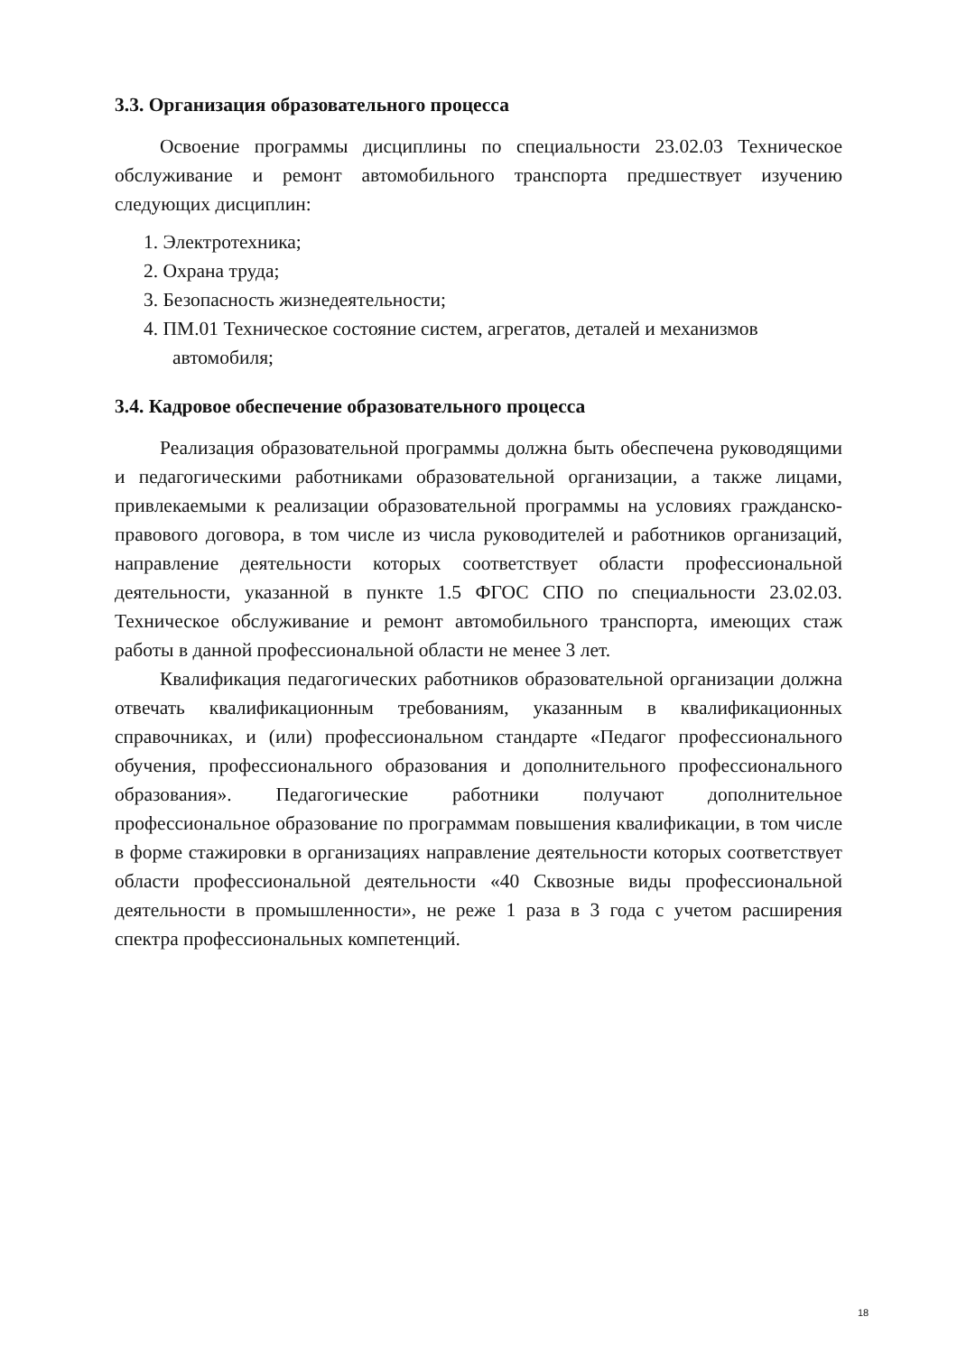3.3. Организация образовательного процесса
Освоение программы дисциплины по специальности 23.02.03 Техническое обслуживание и ремонт автомобильного транспорта предшествует изучению следующих дисциплин:
1. Электротехника;
2. Охрана труда;
3. Безопасность жизнедеятельности;
4. ПМ.01 Техническое состояние систем, агрегатов, деталей и механизмов автомобиля;
3.4. Кадровое обеспечение образовательного процесса
Реализация образовательной программы должна быть обеспечена руководящими и педагогическими работниками образовательной организации, а также лицами, привлекаемыми к реализации образовательной программы на условиях гражданско-правового договора, в том числе из числа руководителей и работников организаций, направление деятельности которых соответствует области профессиональной деятельности, указанной в пункте 1.5 ФГОС СПО по специальности 23.02.03. Техническое обслуживание и ремонт автомобильного транспорта, имеющих стаж работы в данной профессиональной области не менее 3 лет.
Квалификация педагогических работников образовательной организации должна отвечать квалификационным требованиям, указанным в квалификационных справочниках, и (или) профессиональном стандарте «Педагог профессионального обучения, профессионального образования и дополнительного профессионального образования». Педагогические работники получают дополнительное профессиональное образование по программам повышения квалификации, в том числе в форме стажировки в организациях направление деятельности которых соответствует области профессиональной деятельности «40 Сквозные виды профессиональной деятельности в промышленности», не реже 1 раза в 3 года с учетом расширения спектра профессиональных компетенций.
18